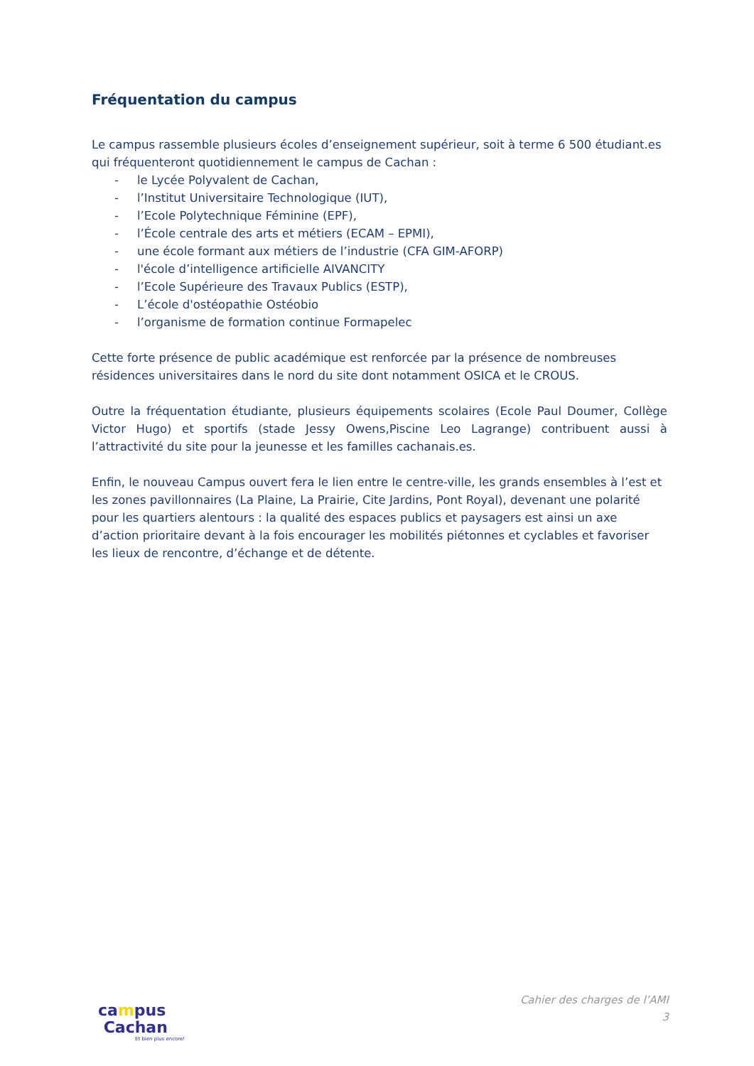Fréquentation du campus
Le campus rassemble plusieurs écoles d’enseignement supérieur, soit à terme 6 500 étudiant.es qui fréquenteront quotidiennement le campus de Cachan :
- le Lycée Polyvalent de Cachan,
- l’Institut Universitaire Technologique (IUT),
- l’Ecole Polytechnique Féminine (EPF),
- l’École centrale des arts et métiers (ECAM – EPMI),
- une école formant aux métiers de l’industrie (CFA GIM-AFORP)
- l'école d’intelligence artificielle AIVANCITY
- l’Ecole Supérieure des Travaux Publics (ESTP),
- L’école d'ostéopathie Ostéobio
- l’organisme de formation continue Formapelec
Cette forte présence de public académique est renforcée par la présence de nombreuses résidences universitaires dans le nord du site dont notamment OSICA et le CROUS.
Outre la fréquentation étudiante, plusieurs équipements scolaires (Ecole Paul Doumer, Collège Victor Hugo) et sportifs (stade Jessy Owens,Piscine Leo Lagrange) contribuent aussi à l’attractivité du site pour la jeunesse et les familles cachanais.es.
Enfin, le nouveau Campus ouvert fera le lien entre le centre-ville, les grands ensembles à l’est et les zones pavillonnaires (La Plaine, La Prairie, Cite Jardins, Pont Royal), devenant une polarité pour les quartiers alentours : la qualité des espaces publics et paysagers est ainsi un axe d’action prioritaire devant à la fois encourager les mobilités piétonnes et cyclables et favoriser les lieux de rencontre, d’échange et de détente.
campus
Cachan
Et bien plus encore!
Cahier des charges de l’AMI
3